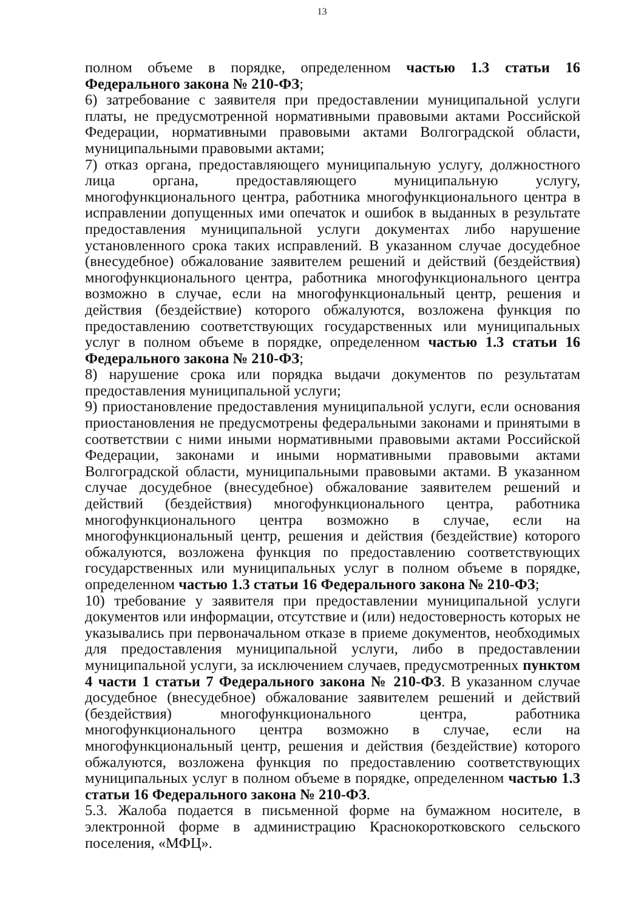13
полном объеме в порядке, определенном частью 1.3 статьи 16 Федерального закона № 210-ФЗ;
6) затребование с заявителя при предоставлении муниципальной услуги платы, не предусмотренной нормативными правовыми актами Российской Федерации, нормативными правовыми актами Волгоградской области, муниципальными правовыми актами;
7) отказ органа, предоставляющего муниципальную услугу, должностного лица органа, предоставляющего муниципальную услугу, многофункционального центра, работника многофункционального центра в исправлении допущенных ими опечаток и ошибок в выданных в результате предоставления муниципальной услуги документах либо нарушение установленного срока таких исправлений. В указанном случае досудебное (внесудебное) обжалование заявителем решений и действий (бездействия) многофункционального центра, работника многофункционального центра возможно в случае, если на многофункциональный центр, решения и действия (бездействие) которого обжалуются, возложена функция по предоставлению соответствующих государственных или муниципальных услуг в полном объеме в порядке, определенном частью 1.3 статьи 16 Федерального закона № 210-ФЗ;
8) нарушение срока или порядка выдачи документов по результатам предоставления муниципальной услуги;
9) приостановление предоставления муниципальной услуги, если основания приостановления не предусмотрены федеральными законами и принятыми в соответствии с ними иными нормативными правовыми актами Российской Федерации, законами и иными нормативными правовыми актами Волгоградской области, муниципальными правовыми актами. В указанном случае досудебное (внесудебное) обжалование заявителем решений и действий (бездействия) многофункционального центра, работника многофункционального центра возможно в случае, если на многофункциональный центр, решения и действия (бездействие) которого обжалуются, возложена функция по предоставлению соответствующих государственных или муниципальных услуг в полном объеме в порядке, определенном частью 1.3 статьи 16 Федерального закона № 210-ФЗ;
10) требование у заявителя при предоставлении муниципальной услуги документов или информации, отсутствие и (или) недостоверность которых не указывались при первоначальном отказе в приеме документов, необходимых для предоставления муниципальной услуги, либо в предоставлении муниципальной услуги, за исключением случаев, предусмотренных пунктом 4 части 1 статьи 7 Федерального закона № 210-ФЗ. В указанном случае досудебное (внесудебное) обжалование заявителем решений и действий (бездействия) многофункционального центра, работника многофункционального центра возможно в случае, если на многофункциональный центр, решения и действия (бездействие) которого обжалуются, возложена функция по предоставлению соответствующих муниципальных услуг в полном объеме в порядке, определенном частью 1.3 статьи 16 Федерального закона № 210-ФЗ.
5.3. Жалоба подается в письменной форме на бумажном носителе, в электронной форме в администрацию Краснокоротковского сельского поселения, «МФЦ».